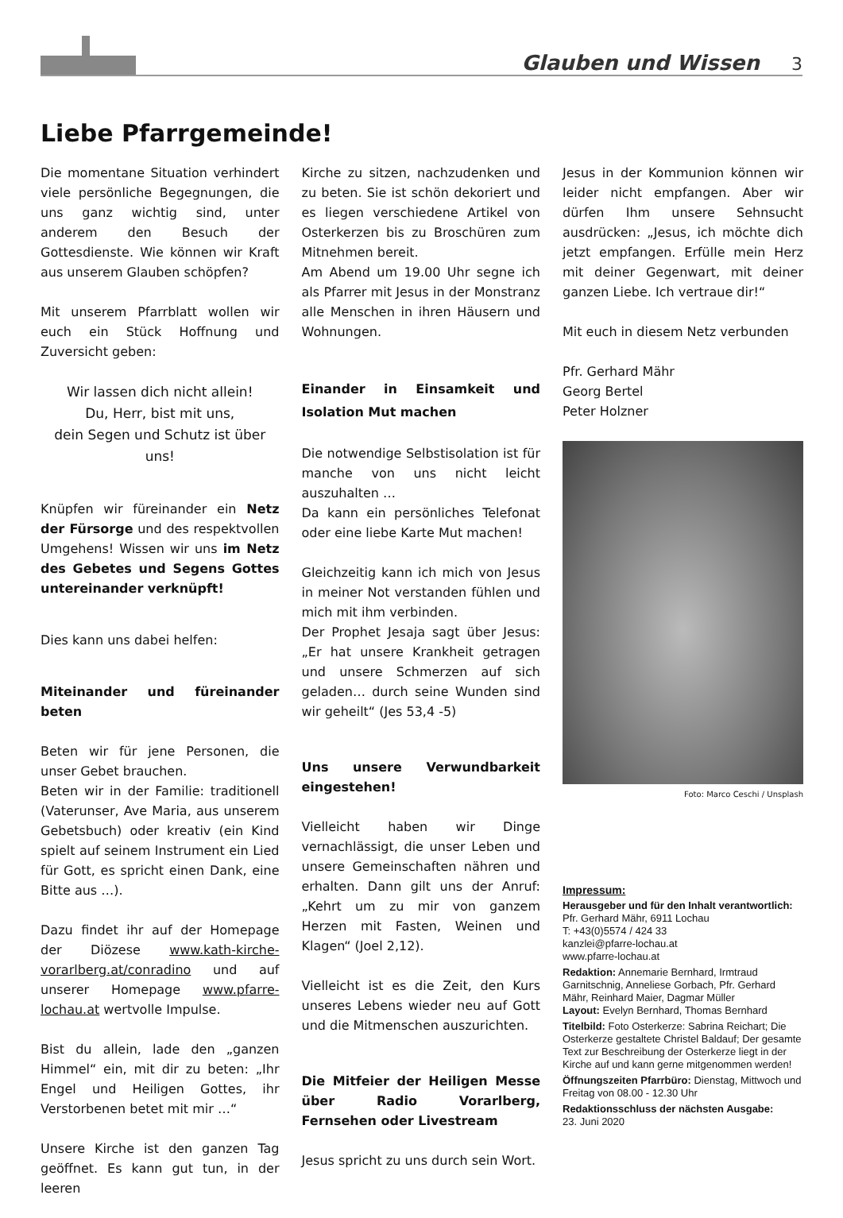Glauben und Wissen 3
Liebe Pfarrgemeinde!
Die momentane Situation verhindert viele persönliche Begegnungen, die uns ganz wichtig sind, unter anderem den Besuch der Gottesdienste. Wie können wir Kraft aus unserem Glauben schöpfen?
Mit unserem Pfarrblatt wollen wir euch ein Stück Hoffnung und Zuversicht geben:
Wir lassen dich nicht allein!
Du, Herr, bist mit uns,
dein Segen und Schutz ist über uns!
Knüpfen wir füreinander ein Netz der Fürsorge und des respektvollen Umgehens! Wissen wir uns im Netz des Gebetes und Segens Gottes untereinander verknüpft!
Dies kann uns dabei helfen:
Miteinander und füreinander beten
Beten wir für jene Personen, die unser Gebet brauchen.
Beten wir in der Familie: traditionell (Vaterunser, Ave Maria, aus unserem Gebetsbuch) oder kreativ (ein Kind spielt auf seinem Instrument ein Lied für Gott, es spricht einen Dank, eine Bitte aus …).
Dazu findet ihr auf der Homepage der Diözese www.kath-kirche-vorarlberg.at/conradino und auf unserer Homepage www.pfarre-lochau.at wertvolle Impulse.
Bist du allein, lade den „ganzen Himmel“ ein, mit dir zu beten: „Ihr Engel und Heiligen Gottes, ihr Verstorbenen betet mit mir …“
Unsere Kirche ist den ganzen Tag geöffnet. Es kann gut tun, in der leeren
Kirche zu sitzen, nachzudenken und zu beten. Sie ist schön dekoriert und es liegen verschiedene Artikel von Osterkerzen bis zu Broschüren zum Mitnehmen bereit.
Am Abend um 19.00 Uhr segne ich als Pfarrer mit Jesus in der Monstranz alle Menschen in ihren Häusern und Wohnungen.
Einander in Einsamkeit und Isolation Mut machen
Die notwendige Selbstisolation ist für manche von uns nicht leicht auszuhalten …
Da kann ein persönliches Telefonat oder eine liebe Karte Mut machen!
Gleichzeitig kann ich mich von Jesus in meiner Not verstanden fühlen und mich mit ihm verbinden.
Der Prophet Jesaja sagt über Jesus: „Er hat unsere Krankheit getragen und unsere Schmerzen auf sich geladen… durch seine Wunden sind wir geheilt“ (Jes 53,4 -5)
Uns unsere Verwundbarkeit eingestehen!
Vielleicht haben wir Dinge vernachlässigt, die unser Leben und unsere Gemeinschaften nähren und erhalten. Dann gilt uns der Anruf: „Kehrt um zu mir von ganzem Herzen mit Fasten, Weinen und Klagen“ (Joel 2,12).
Vielleicht ist es die Zeit, den Kurs unseres Lebens wieder neu auf Gott und die Mitmenschen auszurichten.
Die Mitfeier der Heiligen Messe über Radio Vorarlberg, Fernsehen oder Livestream
Jesus spricht zu uns durch sein Wort.
Jesus in der Kommunion können wir leider nicht empfangen. Aber wir dürfen Ihm unsere Sehnsucht ausdrücken: „Jesus, ich möchte dich jetzt empfangen. Erfülle mein Herz mit deiner Gegenwart, mit deiner ganzen Liebe. Ich vertraue dir!“
Mit euch in diesem Netz verbunden
Pfr. Gerhard Mähr
Georg Bertel
Peter Holzner
Foto: Marco Ceschi / Unsplash
Impressum:
Herausgeber und für den Inhalt verantwortlich:
Pfr. Gerhard Mähr, 6911 Lochau
T: +43(0)5574 / 424 33
kanzlei@pfarre-lochau.at
www.pfarre-lochau.at
Redaktion: Annemarie Bernhard, Irmtraud Garnitschnig, Anneliese Gorbach, Pfr. Gerhard Mähr, Reinhard Maier, Dagmar Müller
Layout: Evelyn Bernhard, Thomas Bernhard
Titelbild: Foto Osterkerze: Sabrina Reichart; Die Osterkerze gestaltete Christel Baldauf; Der gesamte Text zur Beschreibung der Osterkerze liegt in der Kirche auf und kann gerne mitgenommen werden!
Öffnungszeiten Pfarrbüro: Dienstag, Mittwoch und Freitag von 08.00 - 12.30 Uhr
Redaktionsschluss der nächsten Ausgabe:
23. Juni 2020